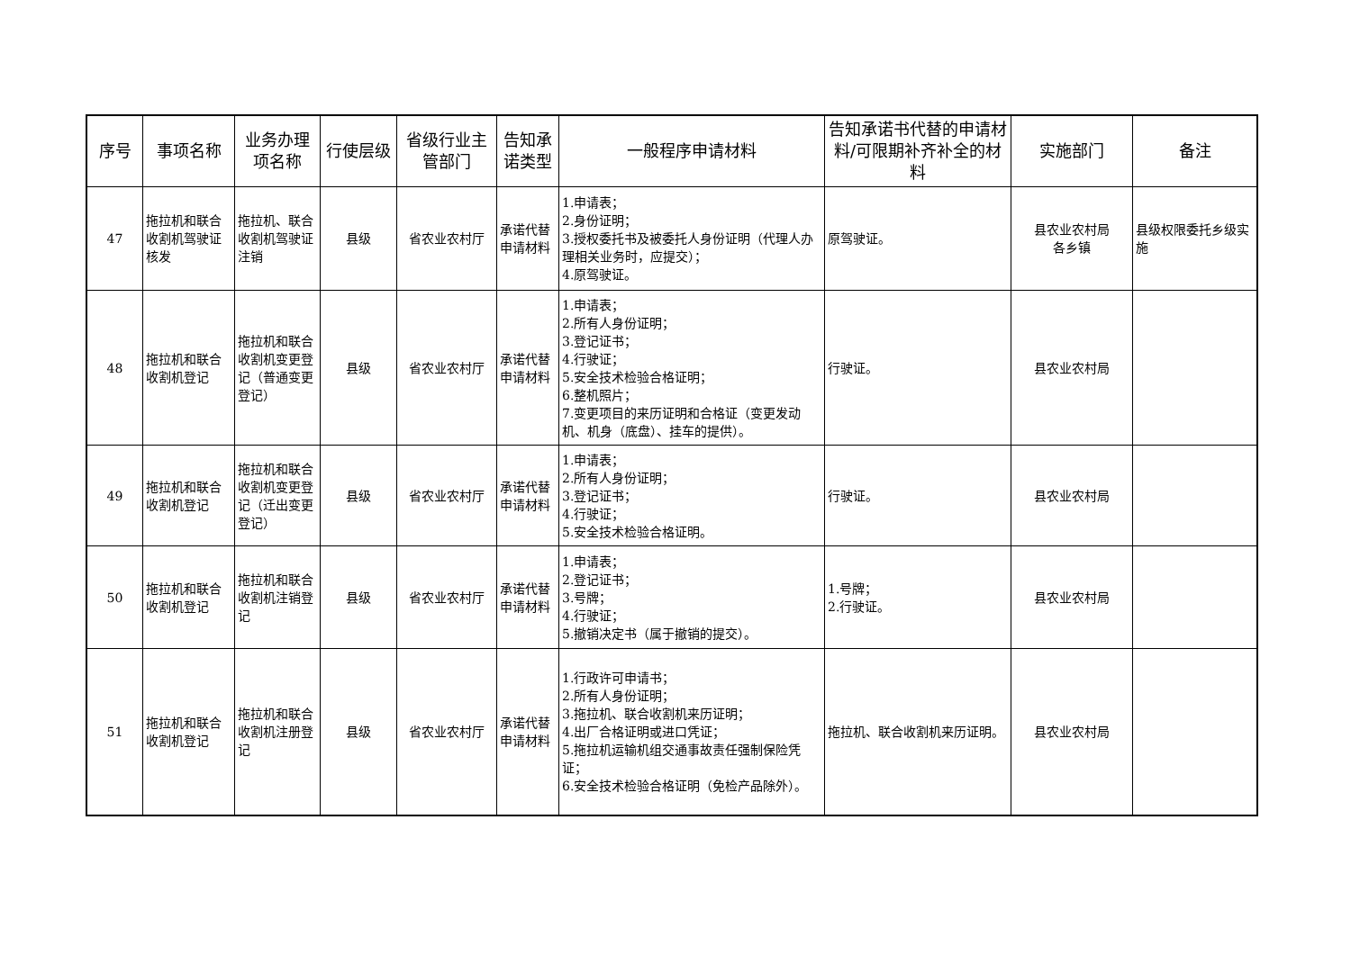| 序号 | 事项名称 | 业务办理项名称 | 行使层级 | 省级行业主管部门 | 告知承诺类型 | 一般程序申请材料 | 告知承诺书代替的申请材料/可限期补齐补全的材料 | 实施部门 | 备注 |
| --- | --- | --- | --- | --- | --- | --- | --- | --- | --- |
| 47 | 拖拉机和联合收割机驾驶证核发 | 拖拉机、联合收割机驾驶证注销 | 县级 | 省农业农村厅 | 承诺代替申请材料 | 1.申请表； 2.身份证明； 3.授权委托书及被委托人身份证明（代理人办理相关业务时，应提交）； 4.原驾驶证。 | 原驾驶证。 | 县农业农村局 各乡镇 | 县级权限委托乡级实施 |
| 48 | 拖拉机和联合收割机登记 | 拖拉机和联合收割机变更登记（普通变更登记） | 县级 | 省农业农村厅 | 承诺代替申请材料 | 1.申请表； 2.所有人身份证明； 3.登记证书； 4.行驶证； 5.安全技术检验合格证明； 6.整机照片； 7.变更项目的来历证明和合格证（变更发动机、机身（底盘）、挂车的提供）。 | 行驶证。 | 县农业农村局 | |
| 49 | 拖拉机和联合收割机登记 | 拖拉机和联合收割机变更登记（迁出变更登记） | 县级 | 省农业农村厅 | 承诺代替申请材料 | 1.申请表； 2.所有人身份证明； 3.登记证书； 4.行驶证； 5.安全技术检验合格证明。 | 行驶证。 | 县农业农村局 | |
| 50 | 拖拉机和联合收割机登记 | 拖拉机和联合收割机注销登记 | 县级 | 省农业农村厅 | 承诺代替申请材料 | 1.申请表； 2.登记证书； 3.号牌； 4.行驶证； 5.撤销决定书（属于撤销的提交）。 | 1.号牌； 2.行驶证。 | 县农业农村局 | |
| 51 | 拖拉机和联合收割机登记 | 拖拉机和联合收割机注册登记 | 县级 | 省农业农村厅 | 承诺代替申请材料 | 1.行政许可申请书； 2.所有人身份证明； 3.拖拉机、联合收割机来历证明； 4.出厂合格证明或进口凭证； 5.拖拉机运输机组交通事故责任强制保险凭证； 6.安全技术检验合格证明（免检产品除外）。 | 拖拉机、联合收割机来历证明。 | 县农业农村局 | |